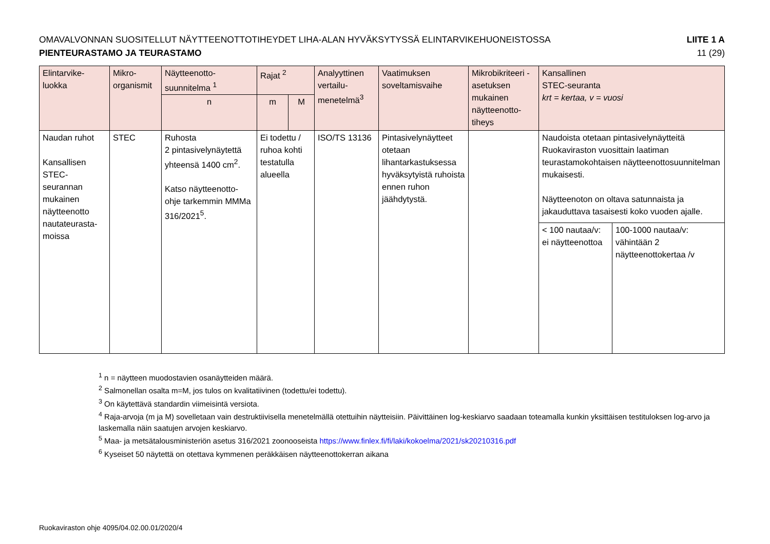OMAVALVONNAN SUOSITELLUT NÄYTTEENOTTOTIHEYDET LIHA-ALAN HYVÄKSYTYSSÄ ELINTARVIKEHUONEISTOSSA
PIENTEURASTAMO JA TEURASTAMO
LIITE 1 A
11 (29)
| Elintarvike- luokka | Mikro- organismit | Näytteenotto- suunnitelma <sup>1</sup> | Rajat <sup>2</sup> | | Analyyttinen vertailu- menetelmä<sup>3</sup> | Vaatimuksen soveltamisvaihe | Mikrobikriteeri -asetuksen mukainen näytteenotto-tiheys | Kansallinen STEC-seuranta krt = kertaa, v = vuosi | |
| --- | --- | --- | --- | --- | --- | --- | --- | --- | --- |
| | | n | m | M | | | | | |
| Naudan ruhot Kansallisen STEC-seurannan mukainen näytteenotto nautateurasta-moissa | STEC | Ruhosta 2 pintasivelynäytettä yhteensä 1400 cm<sup>2</sup>. Katso näytteenotto-ohje tarkemmin MMMa 316/2021<sup>5</sup>. | Ei todettu / ruhoa kohti testatulla alueella | | ISO/TS 13136 | Pintasivelynäytteet otetaan lihantarkastuksessa hyväksytyistä ruhoista ennen ruhon jäähdytystä. | | Naudoista otetaan pintasivelynäytteitä Ruokaviraston vuosittain laatiman teurastamokohtaisen näytteenottosuunnitelman mukaisesti. Näytteenoton on oltava satunnaista ja jakauduttava tasaisesti koko vuoden ajalle. | |
| | | | | | | | | < 100 nautaa/v: ei näytteenottoa | 100-1000 nautaa/v: vähintään 2 näytteenottokertaa /v |
<sup>1</sup> n = näytteen muodostavien osanäytteiden määrä.
<sup>2</sup> Salmonellan osalta m=M, jos tulos on kvalitatiivinen (todettu/ei todettu).
<sup>3</sup> On käytettävä standardin viimeisintä versiota.
<sup>4</sup> Raja-arvoja (m ja M) sovelletaan vain destruktiivisella menetelmällä otettuihin näytteisiin. Päivittäinen log-keskiarvo saadaan toteamalla kunkin yksittäisen testituloksen log-arvo ja laskemalla näin saatujen arvojen keskiarvo.
<sup>5</sup> Maa- ja metsätalousministeriön asetus 316/2021 zoonooseista https://www.finlex.fi/fi/laki/kokoelma/2021/sk20210316.pdf
<sup>6</sup> Kyseiset 50 näytettä on otettava kymmenen peräkkäisen näytteenottokerran aikana
Ruokaviraston ohje 4095/04.02.00.01/2020/4